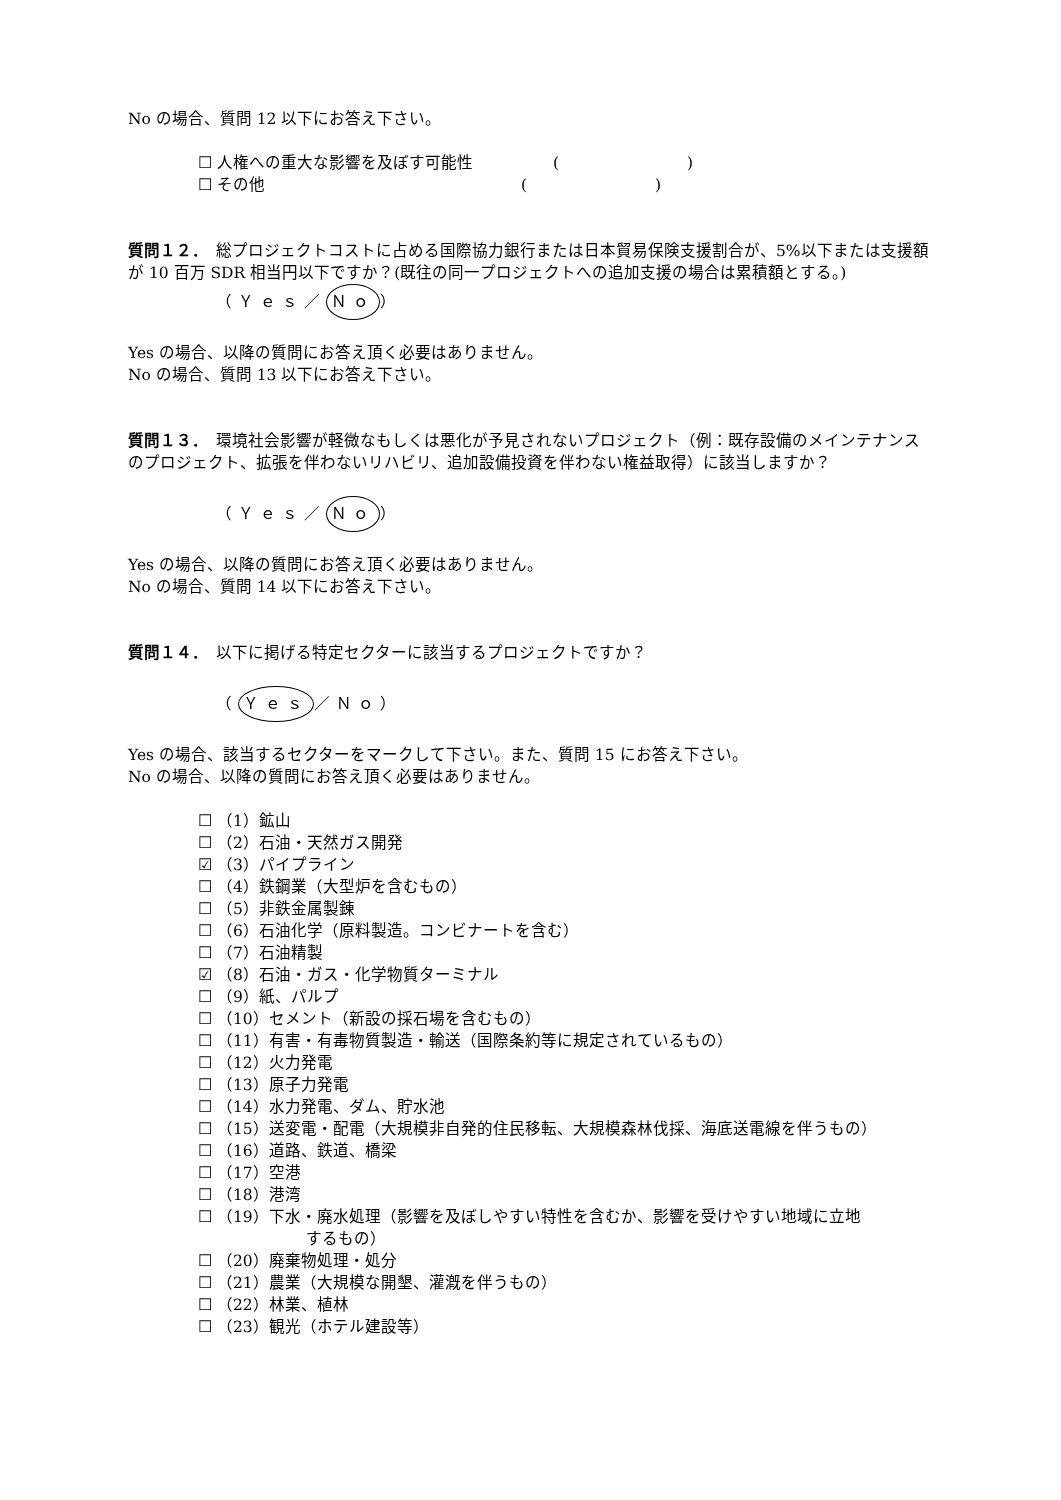No の場合、質問 12 以下にお答え下さい。
☐ 人権への重大な影響を及ぼす可能性　　　　　(　　　　　　　　)
☐ その他　　　　　　　　　　　　　　　　(　　　　　　　　)
質問１２．　総プロジェクトコストに占める国際協力銀行または日本貿易保険支援割合が、5%以下または支援額が 10 百万 SDR 相当円以下ですか？(既往の同一プロジェクトへの追加支援の場合は累積額とする。)
（Ｙｅｓ／ Ｎｏ ）
Yes の場合、以降の質問にお答え頂く必要はありません。
No の場合、質問 13 以下にお答え下さい。
質問１３．　環境社会影響が軽微なもしくは悪化が予見されないプロジェクト（例：既存設備のメインテナンスのプロジェクト、拡張を伴わないリハビリ、追加設備投資を伴わない権益取得）に該当しますか？
（Ｙｅｓ／ Ｎｏ ）
Yes の場合、以降の質問にお答え頂く必要はありません。
No の場合、質問 14 以下にお答え下さい。
質問１４．　以下に掲げる特定セクターに該当するプロジェクトですか？
（ Ｙｅｓ ／Ｎｏ）
Yes の場合、該当するセクターをマークして下さい。また、質問 15 にお答え下さい。
No の場合、以降の質問にお答え頂く必要はありません。
☐ （1）鉱山
☐ （2）石油・天然ガス開発
☑ （3）パイプライン
☐ （4）鉄鋼業（大型炉を含むもの）
☐ （5）非鉄金属製錬
☐ （6）石油化学（原料製造。コンビナートを含む）
☐ （7）石油精製
☑ （8）石油・ガス・化学物質ターミナル
☐ （9）紙、パルプ
☐ （10）セメント（新設の採石場を含むもの）
☐ （11）有害・有毒物質製造・輸送（国際条約等に規定されているもの）
☐ （12）火力発電
☐ （13）原子力発電
☐ （14）水力発電、ダム、貯水池
☐ （15）送変電・配電（大規模非自発的住民移転、大規模森林伐採、海底送電線を伴うもの）
☐ （16）道路、鉄道、橋梁
☐ （17）空港
☐ （18）港湾
☐ （19）下水・廃水処理（影響を及ぼしやすい特性を含むか、影響を受けやすい地域に立地
するもの）
☐ （20）廃棄物処理・処分
☐ （21）農業（大規模な開墾、灌漑を伴うもの）
☐ （22）林業、植林
☐ （23）観光（ホテル建設等）